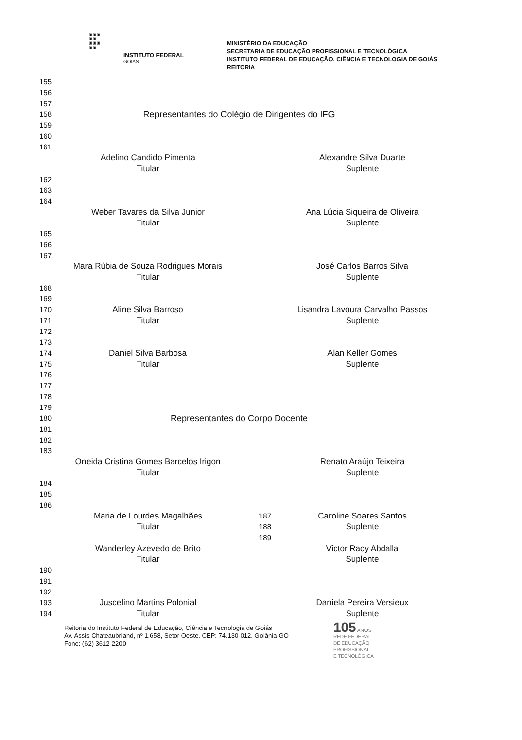▣▣▣
▣▣
▣▣▣
▣▣
INSTITUTO FEDERAL
GOIÁS
MINISTÉRIO DA EDUCAÇÃO
SECRETARIA DE EDUCAÇÃO PROFISSIONAL E TECNOLÓGICA
INSTITUTO FEDERAL DE EDUCAÇÃO, CIÊNCIA E TECNOLOGIA DE GOIÁS
REITORIA
155
156
157
158
Representantes do Colégio de Dirigentes do IFG
159
160
161
Adelino Candido Pimenta
Titular
Alexandre Silva Duarte
Suplente
162
163
164
Weber Tavares da Silva Junior
Titular
Ana Lúcia Siqueira de Oliveira
Suplente
165
166
167
Mara Rúbia de Souza Rodrigues Morais
Titular
José Carlos Barros Silva
Suplente
168
169
170
171
172
173
Aline Silva Barroso
Titular
Lisandra Lavoura Carvalho Passos
Suplente
174
175
176
177
178
179
Daniel Silva Barbosa
Titular
Alan Keller Gomes
Suplente
180
Representantes do Corpo Docente
181
182
183
Oneida Cristina Gomes Barcelos Irigon
Titular
Renato Araújo Teixeira
Suplente
184
185
186
Maria de Lourdes Magalhães
Titular
187
188
189
Caroline Soares Santos
Suplente
Wanderley Azevedo de Brito
Titular
Victor Racy Abdalla
Suplente
190
191
192
193
194
Juscelino Martins Polonial
Titular
Daniela Pereira Versieux
Suplente
Reitoria do Instituto Federal de Educação, Ciência e Tecnologia de Goiás
Av. Assis Chateaubriand, nº 1.658, Setor Oeste. CEP: 74.130-012. Goiânia-GO
Fone: (62) 3612-2200
105 ANOS
REDE FEDERAL
DE EDUCAÇÃO
PROFISSIONAL
E TECNOLÓGICA